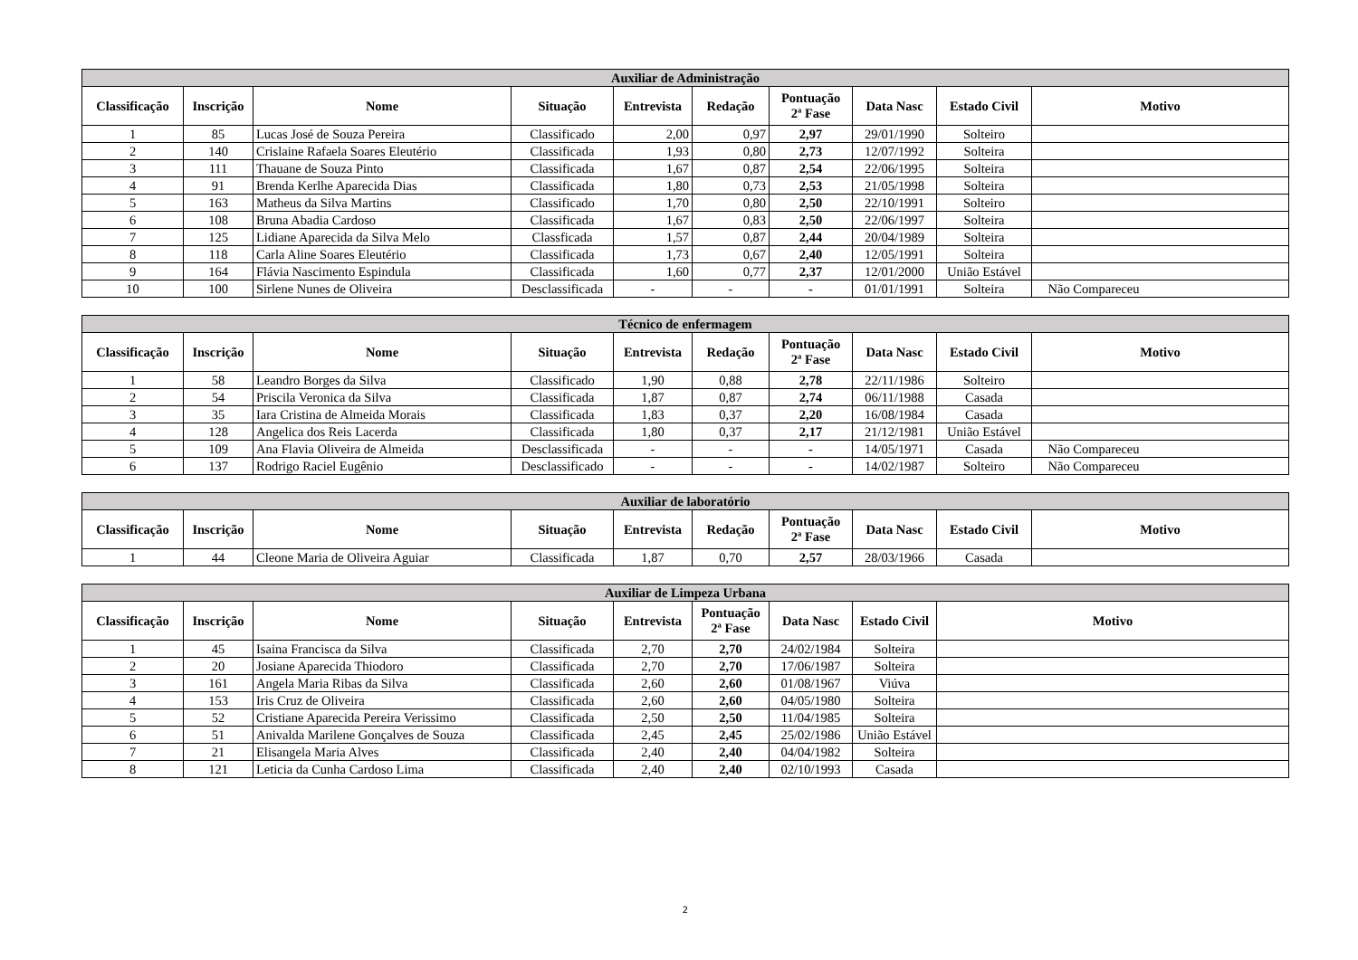| Auxiliar de Administração | | | | | | | | | |
| --- | --- | --- | --- | --- | --- | --- | --- | --- | --- |
| Classificação | Inscrição | Nome | Situação | Entrevista | Redação | Pontuação 2ª Fase | Data Nasc | Estado Civil | Motivo |
| 1 | 85 | Lucas José de Souza Pereira | Classificado | 2,00 | 0,97 | 2,97 | 29/01/1990 | Solteiro | |
| 2 | 140 | Crislaine Rafaela Soares Eleutério | Classificada | 1,93 | 0,80 | 2,73 | 12/07/1992 | Solteira | |
| 3 | 111 | Thauane de Souza Pinto | Classificada | 1,67 | 0,87 | 2,54 | 22/06/1995 | Solteira | |
| 4 | 91 | Brenda Kerlhe Aparecida Dias | Classificada | 1,80 | 0,73 | 2,53 | 21/05/1998 | Solteira | |
| 5 | 163 | Matheus da Silva Martins | Classificado | 1,70 | 0,80 | 2,50 | 22/10/1991 | Solteiro | |
| 6 | 108 | Bruna Abadia Cardoso | Classificada | 1,67 | 0,83 | 2,50 | 22/06/1997 | Solteira | |
| 7 | 125 | Lidiane Aparecida da Silva Melo | Classficada | 1,57 | 0,87 | 2,44 | 20/04/1989 | Solteira | |
| 8 | 118 | Carla Aline Soares Eleutério | Classificada | 1,73 | 0,67 | 2,40 | 12/05/1991 | Solteira | |
| 9 | 164 | Flávia Nascimento Espindula | Classificada | 1,60 | 0,77 | 2,37 | 12/01/2000 | União Estável | |
| 10 | 100 | Sirlene Nunes de Oliveira | Desclassificada | - | - | - | 01/01/1991 | Solteira | Não Compareceu |
| Técnico de enfermagem | | | | | | | | | |
| --- | --- | --- | --- | --- | --- | --- | --- | --- | --- |
| Classificação | Inscrição | Nome | Situação | Entrevista | Redação | Pontuação 2ª Fase | Data Nasc | Estado Civil | Motivo |
| 1 | 58 | Leandro Borges da Silva | Classificado | 1,90 | 0,88 | 2,78 | 22/11/1986 | Solteiro | |
| 2 | 54 | Priscila Veronica da Silva | Classificada | 1,87 | 0,87 | 2,74 | 06/11/1988 | Casada | |
| 3 | 35 | Iara Cristina de Almeida Morais | Classificada | 1,83 | 0,37 | 2,20 | 16/08/1984 | Casada | |
| 4 | 128 | Angelica dos Reis Lacerda | Classificada | 1,80 | 0,37 | 2,17 | 21/12/1981 | União Estável | |
| 5 | 109 | Ana Flavia Oliveira de Almeida | Desclassificada | - | - | - | 14/05/1971 | Casada | Não Compareceu |
| 6 | 137 | Rodrigo Raciel Eugênio | Desclassificado | - | - | - | 14/02/1987 | Solteiro | Não Compareceu |
| Auxiliar de laboratório | | | | | | | | | |
| --- | --- | --- | --- | --- | --- | --- | --- | --- | --- |
| Classificação | Inscrição | Nome | Situação | Entrevista | Redação | Pontuação 2ª Fase | Data Nasc | Estado Civil | Motivo |
| 1 | 44 | Cleone Maria de Oliveira Aguiar | Classificada | 1,87 | 0,70 | 2,57 | 28/03/1966 | Casada | |
| Auxiliar de Limpeza Urbana | | | | | | | | |
| --- | --- | --- | --- | --- | --- | --- | --- | --- |
| Classificação | Inscrição | Nome | Situação | Entrevista | Pontuação 2ª Fase | Data Nasc | Estado Civil | Motivo |
| 1 | 45 | Isaina Francisca da Silva | Classificada | 2,70 | 2,70 | 24/02/1984 | Solteira | |
| 2 | 20 | Josiane Aparecida Thiodoro | Classificada | 2,70 | 2,70 | 17/06/1987 | Solteira | |
| 3 | 161 | Angela Maria Ribas da Silva | Classificada | 2,60 | 2,60 | 01/08/1967 | Viúva | |
| 4 | 153 | Iris Cruz de Oliveira | Classificada | 2,60 | 2,60 | 04/05/1980 | Solteira | |
| 5 | 52 | Cristiane Aparecida Pereira Verissimo | Classificada | 2,50 | 2,50 | 11/04/1985 | Solteira | |
| 6 | 51 | Anivalda Marilene Gonçalves de Souza | Classificada | 2,45 | 2,45 | 25/02/1986 | União Estável | |
| 7 | 21 | Elisangela Maria Alves | Classificada | 2,40 | 2,40 | 04/04/1982 | Solteira | |
| 8 | 121 | Leticia da Cunha Cardoso Lima | Classificada | 2,40 | 2,40 | 02/10/1993 | Casada | |
2